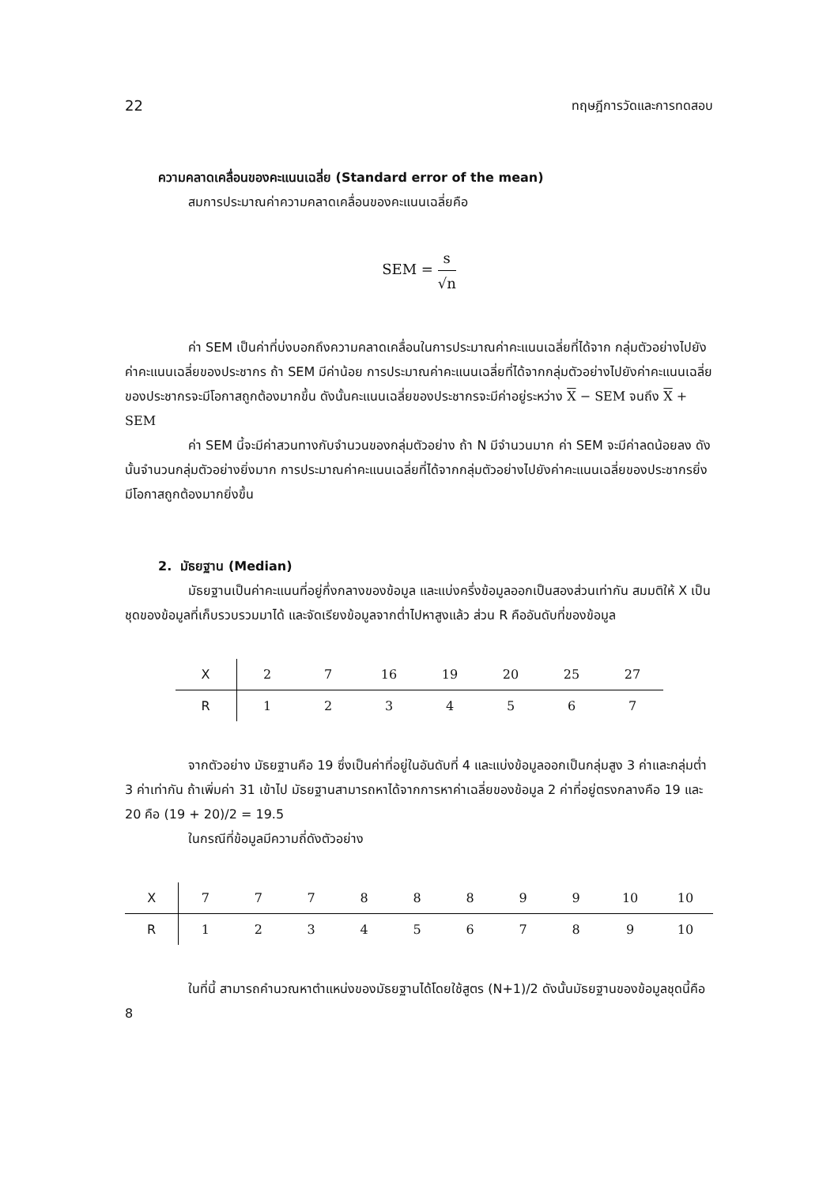22 ทฤษฎีการวัดและการทดสอบ
ความคลาดเคลื่อนของคะแนนเฉลี่ย (Standard error of the mean)
สมการประมาณค่าความคลาดเคลื่อนของคะแนนเฉลี่ยคือ
SEM = s √n
ค่า SEM เป็นค่าที่บ่งบอกถึงความคลาดเคลื่อนในการประมาณค่าคะแนนเฉลี่ยที่ได้จาก กลุ่มตัวอย่างไปยังค่าคะแนนเฉลี่ยของประชากร ถ้า SEM มีค่าน้อย การประมาณค่าคะแนนเฉลี่ยที่ได้จากกลุ่มตัวอย่างไปยังค่าคะแนนเฉลี่ยของประชากรจะมีโอกาสถูกต้องมากขึ้น ดังนั้นคะแนนเฉลี่ยของประชากรจะมีค่าอยู่ระหว่าง X − SEM จนถึง X + SEM
ค่า SEM นี้จะมีค่าสวนทางกับจำนวนของกลุ่มตัวอย่าง ถ้า N มีจำนวนมาก ค่า SEM จะมีค่าลดน้อยลง ดังนั้นจำนวนกลุ่มตัวอย่างยิ่งมาก การประมาณค่าคะแนนเฉลี่ยที่ได้จากกลุ่มตัวอย่างไปยังค่าคะแนนเฉลี่ยของประชากรยิ่งมีโอกาสถูกต้องมากยิ่งขึ้น
2. มัธยฐาน (Median)
มัธยฐานเป็นค่าคะแนนที่อยู่กึ่งกลางของข้อมูล และแบ่งครึ่งข้อมูลออกเป็นสองส่วนเท่ากัน สมมติให้ X เป็นชุดของข้อมูลที่เก็บรวบรวมมาได้ และจัดเรียงข้อมูลจากต่ำไปหาสูงแล้ว ส่วน R คืออันดับที่ของข้อมูล
| X | 2 | 7 | 16 | 19 | 20 | 25 | 27 |
| R | 1 | 2 | 3 | 4 | 5 | 6 | 7 |
จากตัวอย่าง มัธยฐานคือ 19 ซึ่งเป็นค่าที่อยู่ในอันดับที่ 4 และแบ่งข้อมูลออกเป็นกลุ่มสูง 3 ค่าและกลุ่มต่ำ 3 ค่าเท่ากัน ถ้าเพิ่มค่า 31 เข้าไป มัธยฐานสามารถหาได้จากการหาค่าเฉลี่ยของข้อมูล 2 ค่าที่อยู่ตรงกลางคือ 19 และ 20 คือ (19 + 20)/2 = 19.5
ในกรณีที่ข้อมูลมีความถี่ดังตัวอย่าง
| X | 7 | 7 | 7 | 8 | 8 | 8 | 9 | 9 | 10 | 10 |
| R | 1 | 2 | 3 | 4 | 5 | 6 | 7 | 8 | 9 | 10 |
ในที่นี้ สามารถคำนวณหาตำแหน่งของมัธยฐานได้โดยใช้สูตร (N+1)/2 ดังนั้นมัธยฐานของข้อมูลชุดนี้คือ 8